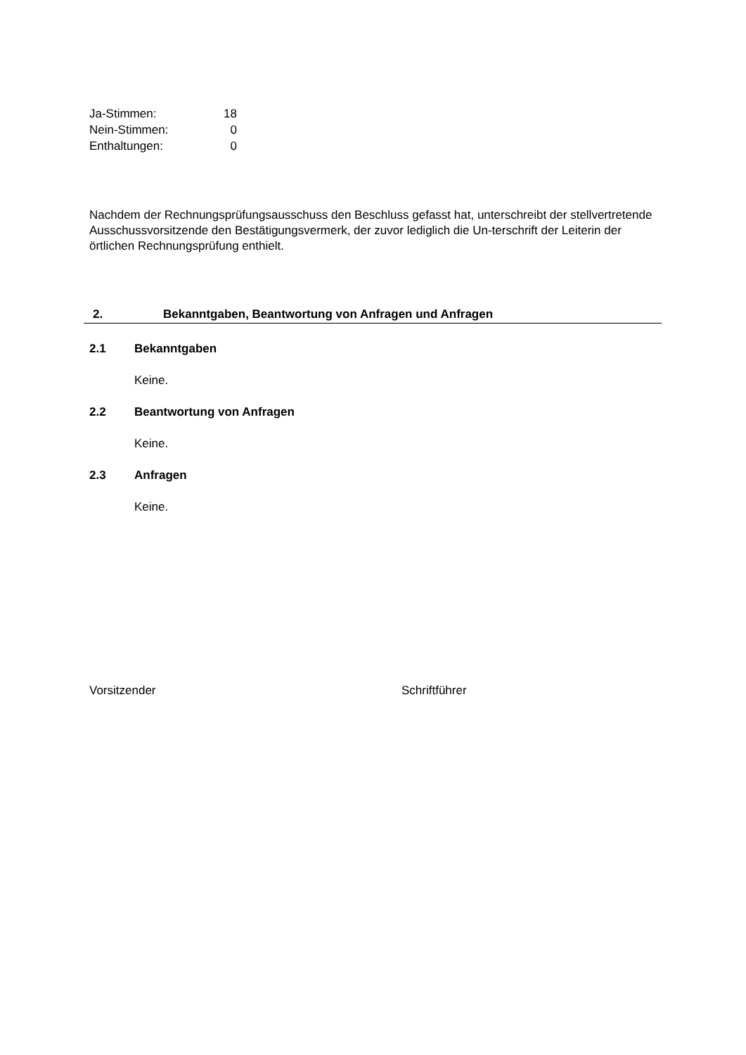| Ja-Stimmen: | 18 |
| Nein-Stimmen: | 0 |
| Enthaltungen: | 0 |
Nachdem der Rechnungsprüfungsausschuss den Beschluss gefasst hat, unterschreibt der stellvertretende Ausschussvorsitzende den Bestätigungsvermerk, der zuvor lediglich die Un-terschrift der Leiterin der örtlichen Rechnungsprüfung enthielt.
2. Bekanntgaben, Beantwortung von Anfragen und Anfragen
2.1 Bekanntgaben
Keine.
2.2 Beantwortung von Anfragen
Keine.
2.3 Anfragen
Keine.
Vorsitzender Schriftführer